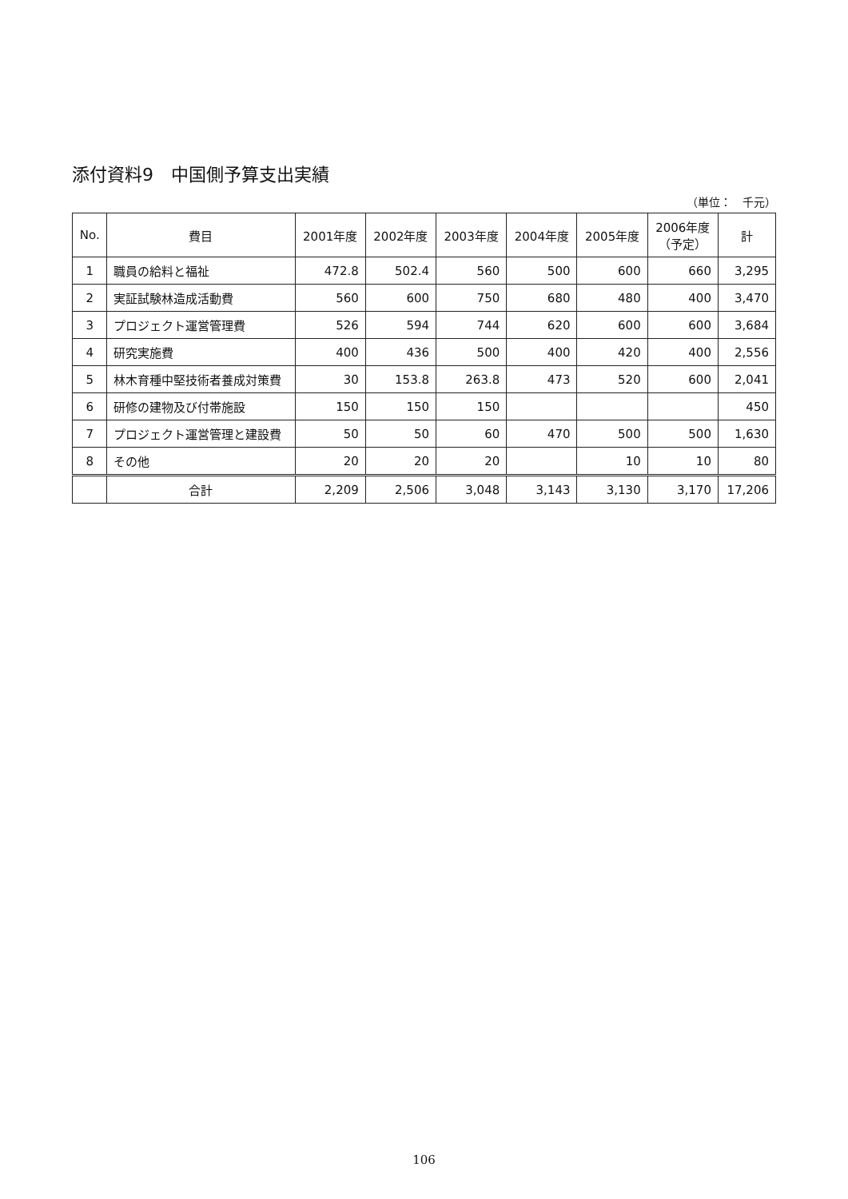添付資料9　中国側予算支出実績
（単位：　千元）
| No. | 費目 | 2001年度 | 2002年度 | 2003年度 | 2004年度 | 2005年度 | 2006年度 （予定） | 計 |
| --- | --- | --- | --- | --- | --- | --- | --- | --- |
| 1 | 職員の給料と福祉 | 472.8 | 502.4 | 560 | 500 | 600 | 660 | 3,295 |
| 2 | 実証試験林造成活動費 | 560 | 600 | 750 | 680 | 480 | 400 | 3,470 |
| 3 | プロジェクト運営管理費 | 526 | 594 | 744 | 620 | 600 | 600 | 3,684 |
| 4 | 研究実施費 | 400 | 436 | 500 | 400 | 420 | 400 | 2,556 |
| 5 | 林木育種中堅技術者養成対策費 | 30 | 153.8 | 263.8 | 473 | 520 | 600 | 2,041 |
| 6 | 研修の建物及び付帯施設 | 150 | 150 | 150 | | | | 450 |
| 7 | プロジェクト運営管理と建設費 | 50 | 50 | 60 | 470 | 500 | 500 | 1,630 |
| 8 | その他 | 20 | 20 | 20 | | 10 | 10 | 80 |
| | 合計 | 2,209 | 2,506 | 3,048 | 3,143 | 3,130 | 3,170 | 17,206 |
106